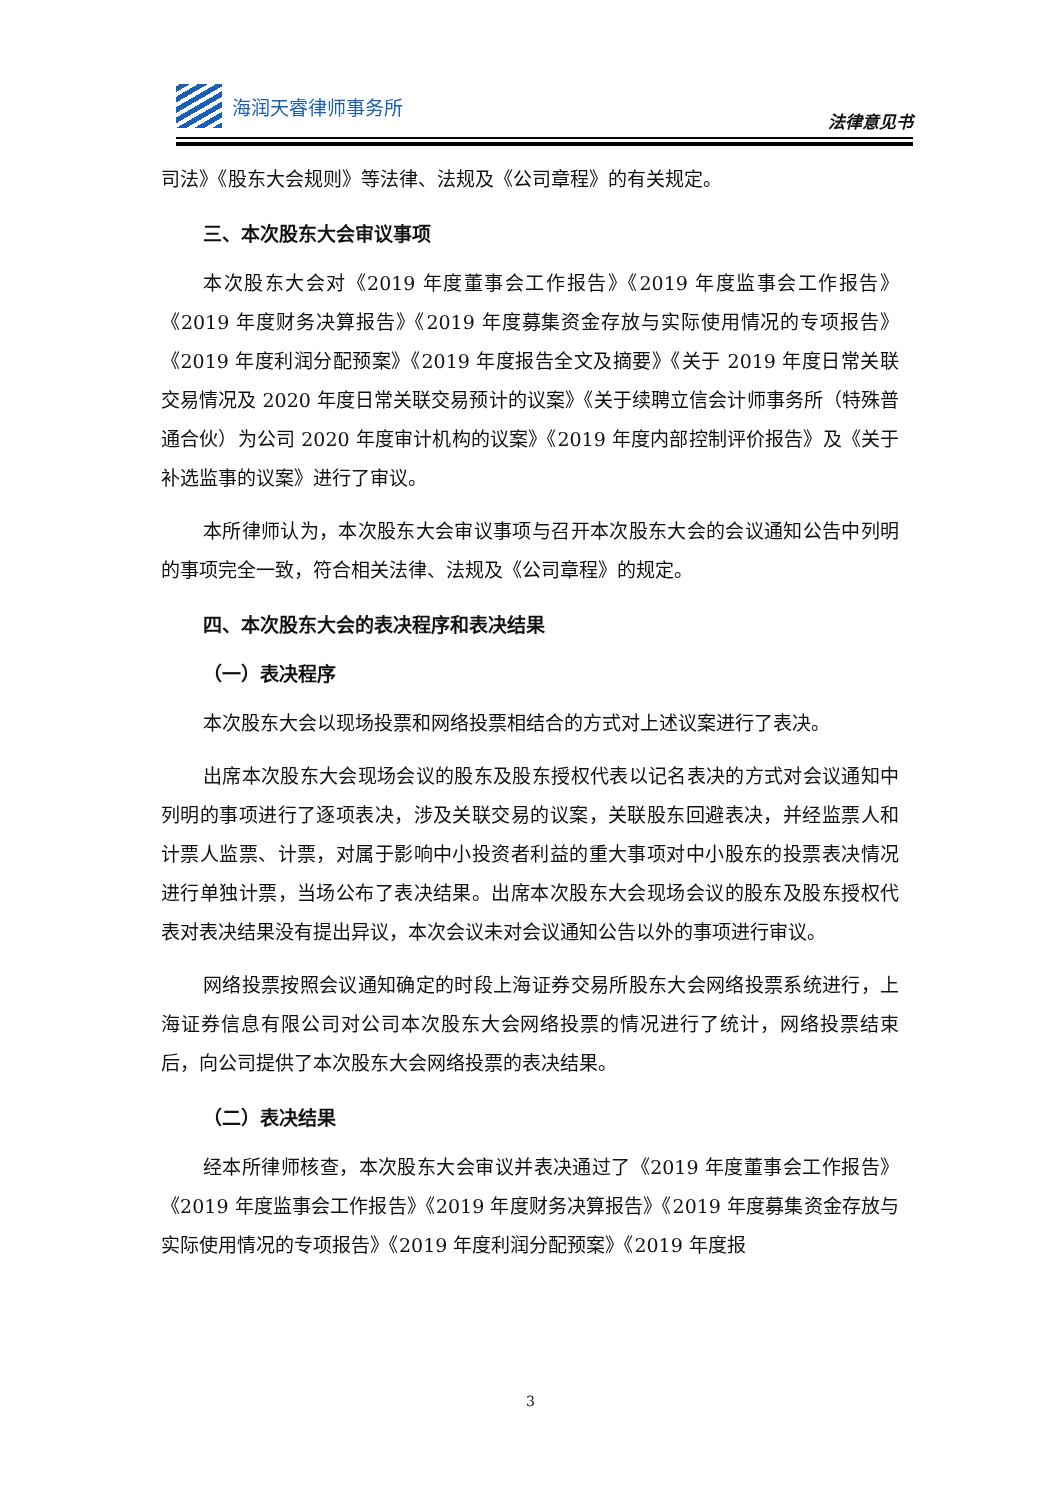海润天睿律师事务所
法律意见书
司法》《股东大会规则》等法律、法规及《公司章程》的有关规定。
三、本次股东大会审议事项
本次股东大会对《2019 年度董事会工作报告》《2019 年度监事会工作报告》《2019 年度财务决算报告》《2019 年度募集资金存放与实际使用情况的专项报告》《2019 年度利润分配预案》《2019 年度报告全文及摘要》《关于 2019 年度日常关联交易情况及 2020 年度日常关联交易预计的议案》《关于续聘立信会计师事务所（特殊普通合伙）为公司 2020 年度审计机构的议案》《2019 年度内部控制评价报告》及《关于补选监事的议案》进行了审议。
本所律师认为，本次股东大会审议事项与召开本次股东大会的会议通知公告中列明的事项完全一致，符合相关法律、法规及《公司章程》的规定。
四、本次股东大会的表决程序和表决结果
（一）表决程序
本次股东大会以现场投票和网络投票相结合的方式对上述议案进行了表决。
出席本次股东大会现场会议的股东及股东授权代表以记名表决的方式对会议通知中列明的事项进行了逐项表决，涉及关联交易的议案，关联股东回避表决，并经监票人和计票人监票、计票，对属于影响中小投资者利益的重大事项对中小股东的投票表决情况进行单独计票，当场公布了表决结果。出席本次股东大会现场会议的股东及股东授权代表对表决结果没有提出异议，本次会议未对会议通知公告以外的事项进行审议。
网络投票按照会议通知确定的时段上海证券交易所股东大会网络投票系统进行，上海证券信息有限公司对公司本次股东大会网络投票的情况进行了统计，网络投票结束后，向公司提供了本次股东大会网络投票的表决结果。
（二）表决结果
经本所律师核查，本次股东大会审议并表决通过了《2019 年度董事会工作报告》《2019 年度监事会工作报告》《2019 年度财务决算报告》《2019 年度募集资金存放与实际使用情况的专项报告》《2019 年度利润分配预案》《2019 年度报
3